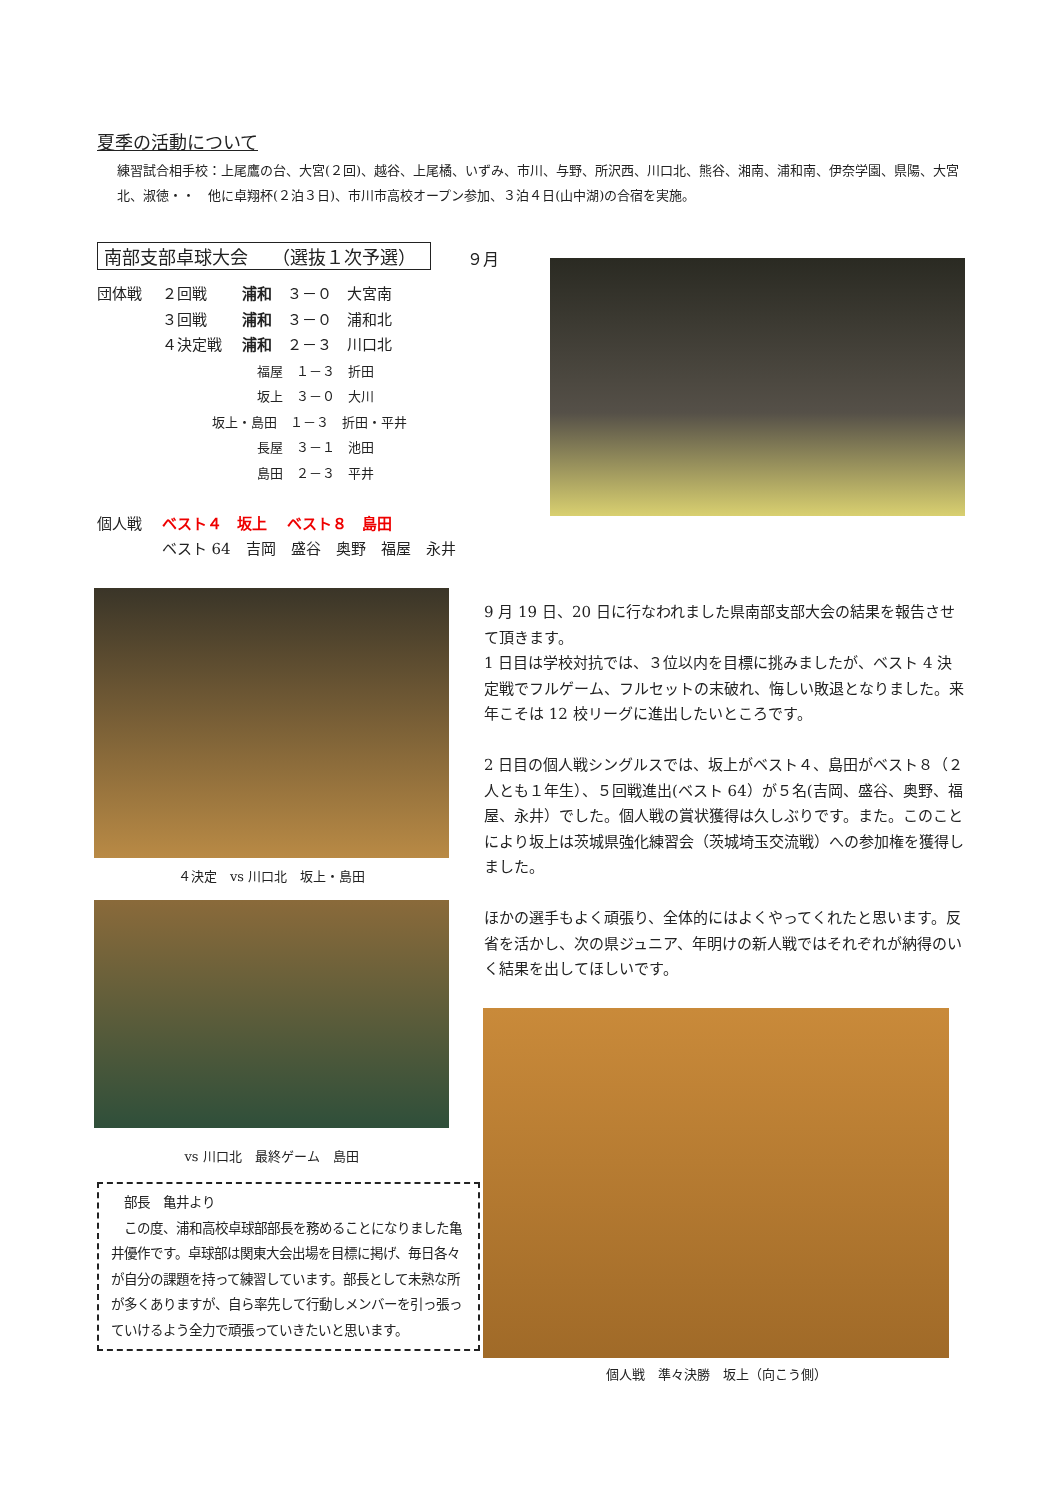夏季の活動について
練習試合相手校：上尾鷹の台、大宮(２回)、越谷、上尾橘、いずみ、市川、与野、所沢西、川口北、熊谷、湘南、浦和南、伊奈学園、県陽、大宮北、淑徳・・　他に卓翔杯(２泊３日)、市川市高校オープン参加、３泊４日(山中湖)の合宿を実施。
南部支部卓球大会　 （選抜１次予選） ９月
団体戦　 ２回戦　　 浦和　３－０　大宮南
　　　　 ３回戦　　 浦和　３－０　浦和北
　　　　 ４決定戦　 浦和　２－３　川口北
福屋　１－３　折田
坂上　３－０　大川
坂上・島田　１－３　折田・平井
長屋　３－１　池田
島田　２－３　平井
個人戦　 ベスト４　坂上　 ベスト８　島田
　　　　 ベスト 64　吉岡　盛谷　奥野　福屋　永井
４決定　vs 川口北　坂上・島田
vs 川口北　最終ゲーム　島田
9 月 19 日、20 日に行なわれました県南部支部大会の結果を報告させて頂きます。
1 日目は学校対抗では、３位以内を目標に挑みましたが、ベスト 4 決定戦でフルゲーム、フルセットの末破れ、悔しい敗退となりました。来年こそは 12 校リーグに進出したいところです。
2 日目の個人戦シングルスでは、坂上がベスト４、島田がベスト８（２人とも１年生）、５回戦進出(ベスト 64）が５名(吉岡、盛谷、奥野、福屋、永井）でした。個人戦の賞状獲得は久しぶりです。また。このことにより坂上は茨城県強化練習会（茨城埼玉交流戦）への参加権を獲得しました。
ほかの選手もよく頑張り、全体的にはよくやってくれたと思います。反省を活かし、次の県ジュニア、年明けの新人戦ではそれぞれが納得のいく結果を出してほしいです。
個人戦　準々決勝　坂上（向こう側）
　部長　亀井より
　この度、浦和高校卓球部部長を務めることになりました亀井優作です。卓球部は関東大会出場を目標に掲げ、毎日各々が自分の課題を持って練習しています。部長として未熟な所が多くありますが、自ら率先して行動しメンバーを引っ張っていけるよう全力で頑張っていきたいと思います。